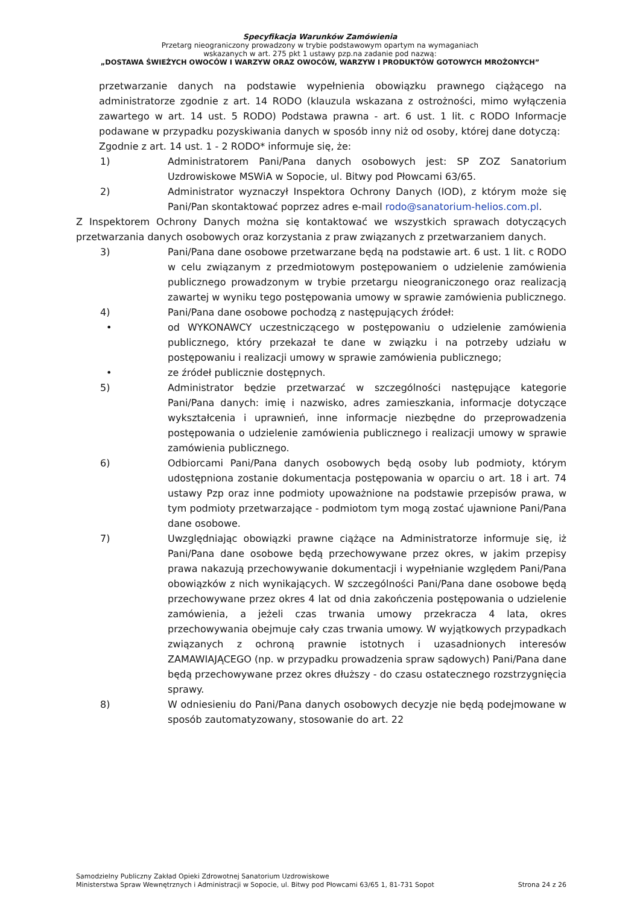Specyfikacja Warunków Zamówienia
Przetarg nieograniczony prowadzony w trybie podstawowym opartym na wymaganiach
wskazanych w art. 275 pkt 1 ustawy pzp.na zadanie pod nazwą:
„DOSTAWA ŚWIEŻYCH OWOCÓW I WARZYW ORAZ OWOCÓW, WARZYW I PRODUKTÓW GOTOWYCH MROŻONYCH”
przetwarzanie danych na podstawie wypełnienia obowiązku prawnego ciążącego na administratorze zgodnie z art. 14 RODO (klauzula wskazana z ostrożności, mimo wyłączenia zawartego w art. 14 ust. 5 RODO) Podstawa prawna - art. 6 ust. 1 lit. c RODO Informacje podawane w przypadku pozyskiwania danych w sposób inny niż od osoby, której dane dotyczą:
Zgodnie z art. 14 ust. 1 - 2 RODO* informuje się, że:
1) Administratorem Pani/Pana danych osobowych jest: SP ZOZ Sanatorium Uzdrowiskowe MSWiA w Sopocie, ul. Bitwy pod Płowcami 63/65.
2) Administrator wyznaczył Inspektora Ochrony Danych (IOD), z którym może się Pani/Pan skontaktować poprzez adres e-mail rodo@sanatorium-helios.com.pl.
Z Inspektorem Ochrony Danych można się kontaktować we wszystkich sprawach dotyczących przetwarzania danych osobowych oraz korzystania z praw związanych z przetwarzaniem danych.
3) Pani/Pana dane osobowe przetwarzane będą na podstawie art. 6 ust. 1 lit. c RODO w celu związanym z przedmiotowym postępowaniem o udzielenie zamówienia publicznego prowadzonym w trybie przetargu nieograniczonego oraz realizacją zawartej w wyniku tego postępowania umowy w sprawie zamówienia publicznego.
4) Pani/Pana dane osobowe pochodzą z następujących źródeł:
• od WYKONAWCY uczestniczącego w postępowaniu o udzielenie zamówienia publicznego, który przekazał te dane w związku i na potrzeby udziału w postępowaniu i realizacji umowy w sprawie zamówienia publicznego;
• ze źródeł publicznie dostępnych.
5) Administrator będzie przetwarzać w szczególności następujące kategorie Pani/Pana danych: imię i nazwisko, adres zamieszkania, informacje dotyczące wykształcenia i uprawnień, inne informacje niezbędne do przeprowadzenia postępowania o udzielenie zamówienia publicznego i realizacji umowy w sprawie zamówienia publicznego.
6) Odbiorcami Pani/Pana danych osobowych będą osoby lub podmioty, którym udostępniona zostanie dokumentacja postępowania w oparciu o art. 18 i art. 74 ustawy Pzp oraz inne podmioty upoważnione na podstawie przepisów prawa, w tym podmioty przetwarzające - podmiotom tym mogą zostać ujawnione Pani/Pana dane osobowe.
7) Uwzględniając obowiązki prawne ciążące na Administratorze informuje się, iż Pani/Pana dane osobowe będą przechowywane przez okres, w jakim przepisy prawa nakazują przechowywanie dokumentacji i wypełnianie względem Pani/Pana obowiązków z nich wynikających. W szczególności Pani/Pana dane osobowe będą przechowywane przez okres 4 lat od dnia zakończenia postępowania o udzielenie zamówienia, a jeżeli czas trwania umowy przekracza 4 lata, okres przechowywania obejmuje cały czas trwania umowy. W wyjątkowych przypadkach związanych z ochroną prawnie istotnych i uzasadnionych interesów ZAMAWIAJĄCEGO (np. w przypadku prowadzenia spraw sądowych) Pani/Pana dane będą przechowywane przez okres dłuższy - do czasu ostatecznego rozstrzygnięcia sprawy.
8) W odniesieniu do Pani/Pana danych osobowych decyzje nie będą podejmowane w sposób zautomatyzowany, stosowanie do art. 22
Samodzielny Publiczny Zakład Opieki Zdrowotnej Sanatorium Uzdrowiskowe
Ministerstwa Spraw Wewnętrznych i Administracji w Sopocie, ul. Bitwy pod Płowcami 63/65 1, 81-731 Sopot
Strona 24 z 26